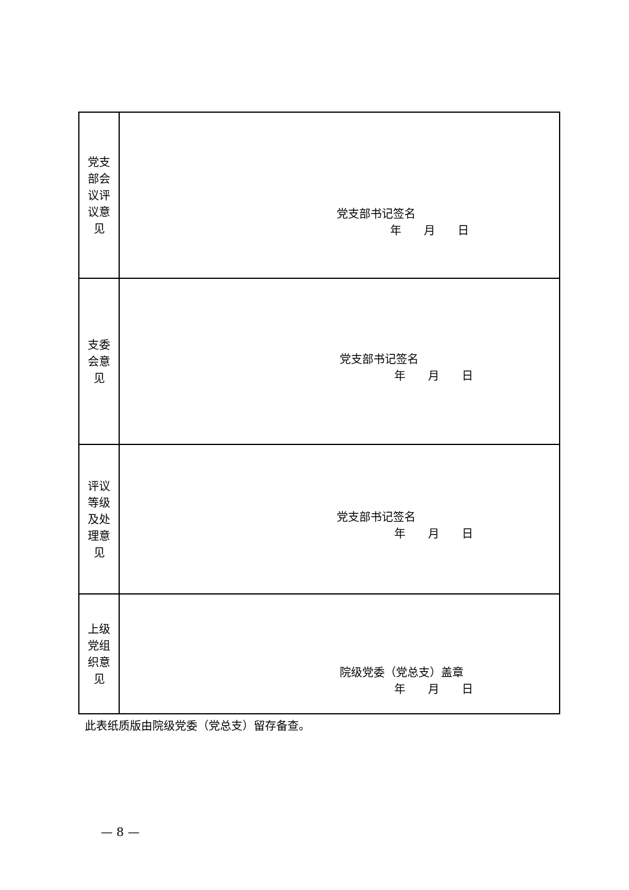| 党支 部会 议评 议意 见 | 党支部书记签名 年 月 日 |
| 支委 会意 见 | 党支部书记签名 年 月 日 |
| 评议 等级 及处 理意 见 | 党支部书记签名 年 月 日 |
| 上级 党组 织意 见 | 院级党委（党总支）盖章 年 月 日 |
此表纸质版由院级党委（党总支）留存备查。
— 8 —